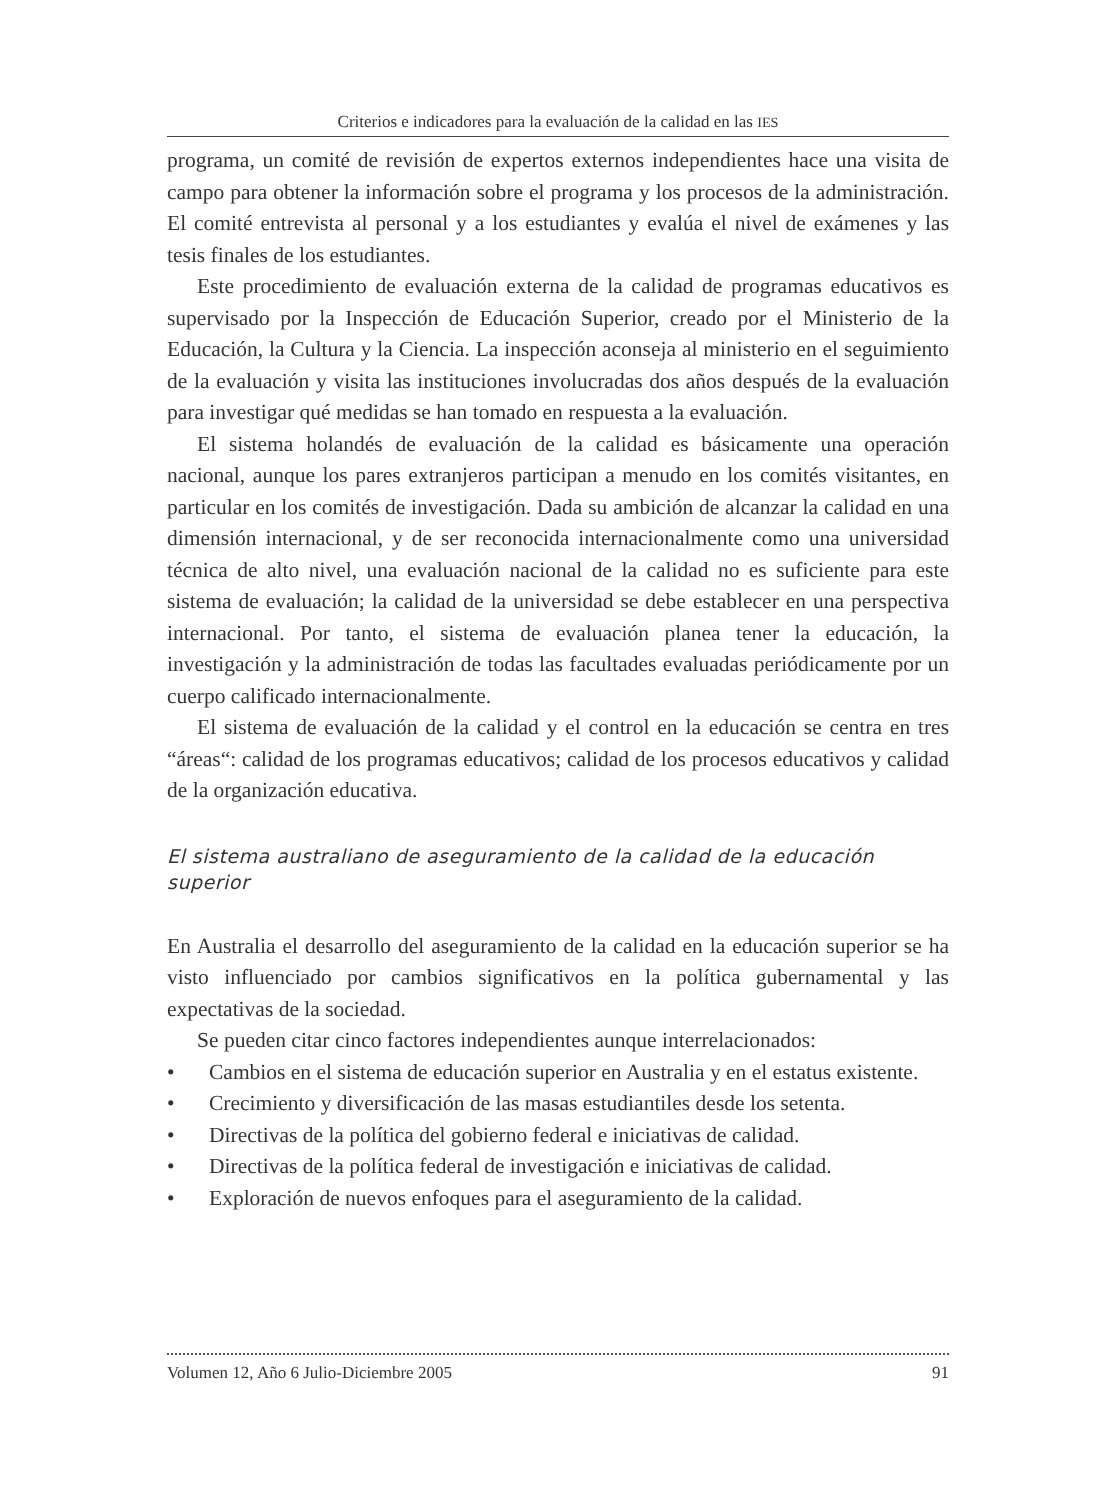Criterios e indicadores para la evaluación de la calidad en las IES
programa, un comité de revisión de expertos externos independientes hace una visita de campo para obtener la información sobre el programa y los procesos de la administración. El comité entrevista al personal y a los estudiantes y evalúa el nivel de exámenes y las tesis finales de los estudiantes.
Este procedimiento de evaluación externa de la calidad de programas educativos es supervisado por la Inspección de Educación Superior, creado por el Ministerio de la Educación, la Cultura y la Ciencia. La inspección aconseja al ministerio en el seguimiento de la evaluación y visita las instituciones involucradas dos años después de la evaluación para investigar qué medidas se han tomado en respuesta a la evaluación.
El sistema holandés de evaluación de la calidad es básicamente una operación nacional, aunque los pares extranjeros participan a menudo en los comités visitantes, en particular en los comités de investigación. Dada su ambición de alcanzar la calidad en una dimensión internacional, y de ser reconocida internacionalmente como una universidad técnica de alto nivel, una evaluación nacional de la calidad no es suficiente para este sistema de evaluación; la calidad de la universidad se debe establecer en una perspectiva internacional. Por tanto, el sistema de evaluación planea tener la educación, la investigación y la administración de todas las facultades evaluadas periódicamente por un cuerpo calificado internacionalmente.
El sistema de evaluación de la calidad y el control en la educación se centra en tres “áreas“: calidad de los programas educativos; calidad de los procesos educativos y calidad de la organización educativa.
El sistema australiano de aseguramiento de la calidad de la educación superior
En Australia el desarrollo del aseguramiento de la calidad en la educación superior se ha visto influenciado por cambios significativos en la política gubernamental y las expectativas de la sociedad.
Se pueden citar cinco factores independientes aunque interrelacionados:
• Cambios en el sistema de educación superior en Australia y en el estatus existente.
• Crecimiento y diversificación de las masas estudiantiles desde los setenta.
• Directivas de la política del gobierno federal e iniciativas de calidad.
• Directivas de la política federal de investigación e iniciativas de calidad.
• Exploración de nuevos enfoques para el aseguramiento de la calidad.
Volumen 12, Año 6 Julio-Diciembre 2005 91